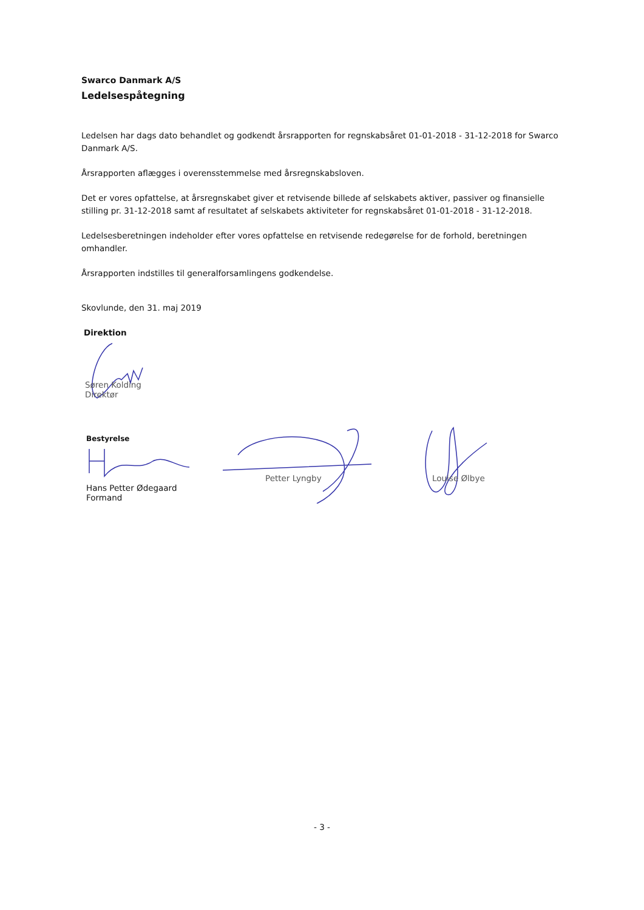Swarco Danmark A/S
Ledelsespåtegning
Ledelsen har dags dato behandlet og godkendt årsrapporten for regnskabsåret 01-01-2018 - 31-12-2018 for Swarco Danmark A/S.
Årsrapporten aflægges i overensstemmelse med årsregnskabsloven.
Det er vores opfattelse, at årsregnskabet giver et retvisende billede af selskabets aktiver, passiver og finansielle stilling pr. 31-12-2018 samt af resultatet af selskabets aktiviteter for regnskabsåret 01-01-2018 - 31-12-2018.
Ledelsesberetningen indeholder efter vores opfattelse en retvisende redegørelse for de forhold, beretningen omhandler.
Årsrapporten indstilles til generalforsamlingens godkendelse.
Skovlunde, den 31. maj 2019
Direktion
Søren Kolding
Direktør
Bestyrelse
Hans Petter Ødegaard
Formand
Petter Lyngby Louise Ølbye
- 3 -